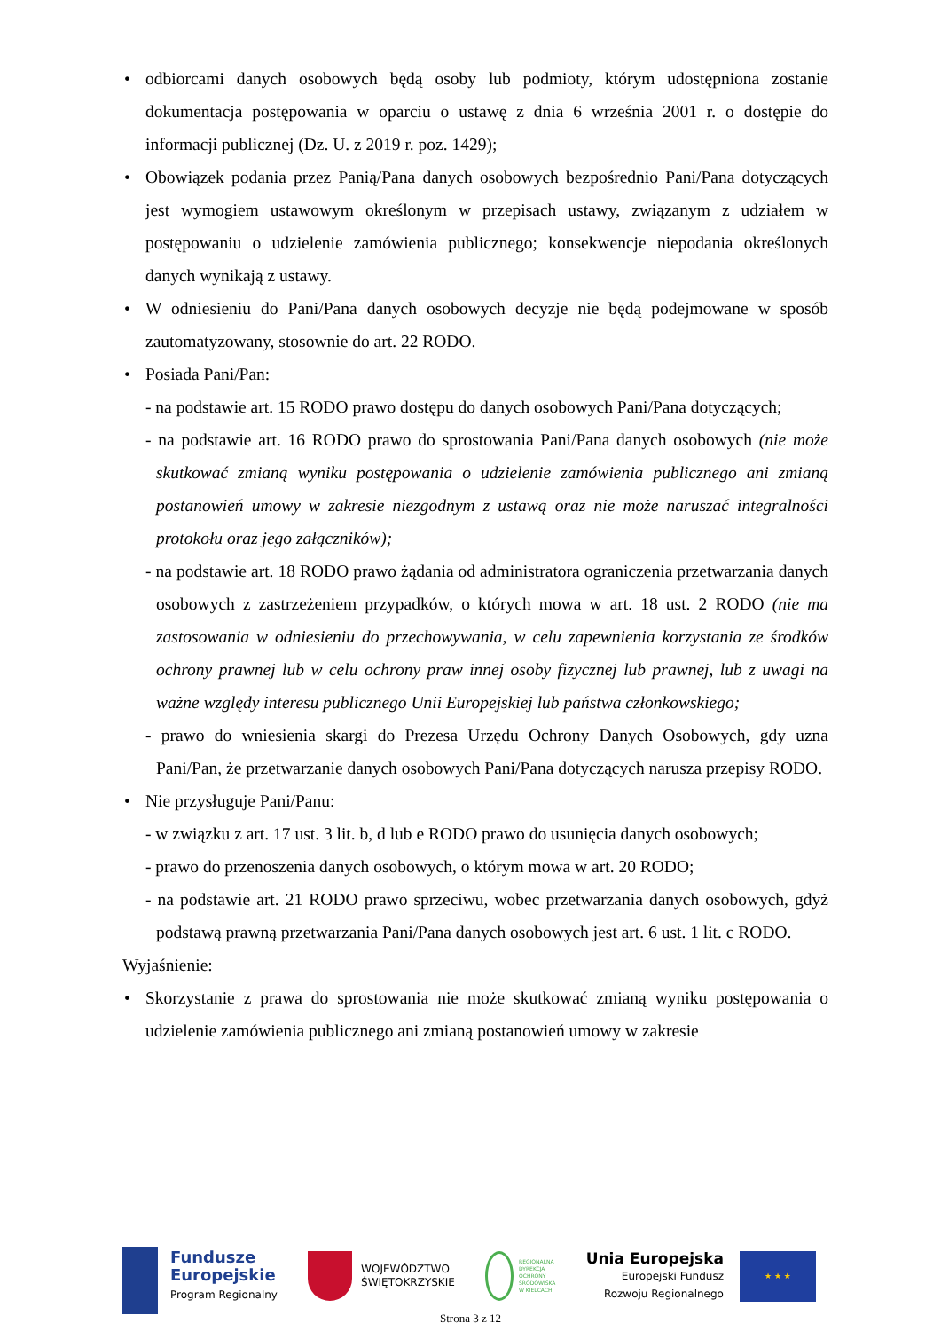• odbiorcami danych osobowych będą osoby lub podmioty, którym udostępniona zostanie dokumentacja postępowania w oparciu o ustawę z dnia 6 września 2001 r. o dostępie do informacji publicznej (Dz. U. z 2019 r. poz. 1429);
• Obowiązek podania przez Panią/Pana danych osobowych bezpośrednio Pani/Pana dotyczących jest wymogiem ustawowym określonym w przepisach ustawy, związanym z udziałem w postępowaniu o udzielenie zamówienia publicznego; konsekwencje niepodania określonych danych wynikają z ustawy.
• W odniesieniu do Pani/Pana danych osobowych decyzje nie będą podejmowane w sposób zautomatyzowany, stosownie do art. 22 RODO.
• Posiada Pani/Pan:
- na podstawie art. 15 RODO prawo dostępu do danych osobowych Pani/Pana dotyczących;
- na podstawie art. 16 RODO prawo do sprostowania Pani/Pana danych osobowych (nie może skutkować zmianą wyniku postępowania o udzielenie zamówienia publicznego ani zmianą postanowień umowy w zakresie niezgodnym z ustawą oraz nie może naruszać integralności protokołu oraz jego załączników);
- na podstawie art. 18 RODO prawo żądania od administratora ograniczenia przetwarzania danych osobowych z zastrzeżeniem przypadków, o których mowa w art. 18 ust. 2 RODO (nie ma zastosowania w odniesieniu do przechowywania, w celu zapewnienia korzystania ze środków ochrony prawnej lub w celu ochrony praw innej osoby fizycznej lub prawnej, lub z uwagi na ważne względy interesu publicznego Unii Europejskiej lub państwa członkowskiego;
- prawo do wniesienia skargi do Prezesa Urzędu Ochrony Danych Osobowych, gdy uzna Pani/Pan, że przetwarzanie danych osobowych Pani/Pana dotyczących narusza przepisy RODO.
• Nie przysługuje Pani/Panu:
- w związku z art. 17 ust. 3 lit. b, d lub e RODO prawo do usunięcia danych osobowych;
- prawo do przenoszenia danych osobowych, o którym mowa w art. 20 RODO;
- na podstawie art. 21 RODO prawo sprzeciwu, wobec przetwarzania danych osobowych, gdyż podstawą prawną przetwarzania Pani/Pana danych osobowych jest art. 6 ust. 1 lit. c RODO.
Wyjaśnienie:
• Skorzystanie z prawa do sprostowania nie może skutkować zmianą wyniku postępowania o udzielenie zamówienia publicznego ani zmianą postanowień umowy w zakresie
Fundusze
Europejskie
Program Regionalny
WOJEWÓDZTWO
ŚWIĘTOKRZYSKIE
REGIONALNA
DYREKCJA
OCHRONY
ŚRODOWISKA
W KIELCACH
Unia Europejska
Europejski Fundusz
Rozwoju Regionalnego
★ ★ ★
Strona 3 z 12